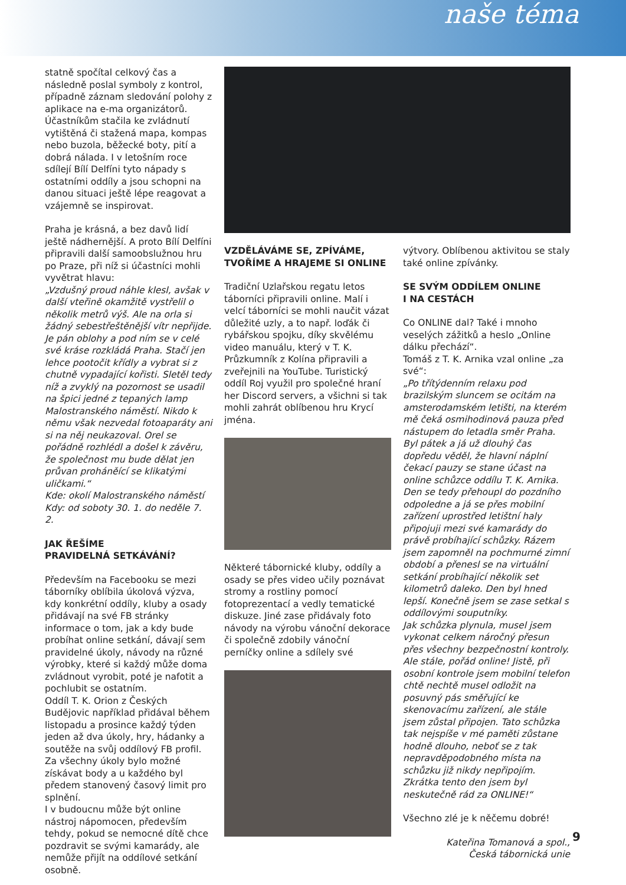naše téma
statně spočítal celkový čas a následně poslal symboly z kontrol, případně záznam sledování polohy z aplikace na e-ma organizátorů. Účastníkům stačila ke zvládnutí vytištěná či stažená mapa, kompas nebo buzola, běžecké boty, pití a dobrá nálada. I v letošním roce sdílejí Bílí Delfíni tyto nápady s ostatními oddíly a jsou schopni na danou situaci ještě lépe reagovat a vzájemně se inspirovat.
Praha je krásná, a bez davů lidí ještě nádhernější. A proto Bílí Delfíni připravili další samoobslužnou hru po Praze, při níž si účastníci mohli vyvětrat hlavu:
„Vzdušný proud náhle klesl, avšak v další vteřině okamžitě vystřelil o několik metrů výš. Ale na orla si žádný sebestřeštěnější vítr nepřijde. Je pán oblohy a pod ním se v celé své kráse rozkládá Praha. Stačí jen lehce pootočit křídly a vybrat si z chutně vypadající kořisti. Sletěl tedy níž a zvyklý na pozornost se usadil na špici jedné z tepaných lamp Malostranského náměstí. Nikdo k němu však nezvedal fotoaparáty ani si na něj neukazoval. Orel se pořádně rozhlédl a došel k závěru, že společnost mu bude dělat jen průvan proháněící se klikatými uličkami.“
Kde: okolí Malostranského náměstí
Kdy: od soboty 30. 1. do neděle 7. 2.
JAK ŘEŠÍME
PRAVIDELNÁ SETKÁVÁNÍ?
Především na Facebooku se mezi táborníky oblíbila úkolová výzva, kdy konkrétní oddíly, kluby a osady přidávají na své FB stránky informace o tom, jak a kdy bude probíhat online setkání, dávají sem pravidelné úkoly, návody na různé výrobky, které si každý může doma zvládnout vyrobit, poté je nafotit a pochlubit se ostatním.
Oddíl T. K. Orion z Českých Budějovic například přidával během listopadu a prosince každý týden jeden až dva úkoly, hry, hádanky a soutěže na svůj oddílový FB profil. Za všechny úkoly bylo možné získávat body a u každého byl předem stanovený časový limit pro splnění.
I v budoucnu může být online nástroj nápomocen, především tehdy, pokud se nemocné dítě chce pozdravit se svými kamarády, ale nemůže přijít na oddílové setkání osobně.
VZDĚLÁVÁME SE, ZPÍVÁME, TVOŘÍME A HRAJEME SI ONLINE
Tradiční Uzlařskou regatu letos táborníci připravili online. Malí i velcí táborníci se mohli naučit vázat důležité uzly, a to např. loďák či rybářskou spojku, díky skvělému video manuálu, který v T. K. Průzkumník z Kolína připravili a zveřejnili na YouTube. Turistický oddíl Roj využil pro společné hraní her Discord servers, a všichni si tak mohli zahrát oblíbenou hru Krycí jména.
Některé tábornické kluby, oddíly a osady se přes video učily poznávat stromy a rostliny pomocí fotoprezentací a vedly tematické diskuze. Jiné zase přidávaly foto návody na výrobu vánoční dekorace či společně zdobily vánoční perníčky online a sdílely své
výtvory. Oblíbenou aktivitou se staly také online zpívánky.
SE SVÝM ODDÍLEM ONLINE
I NA CESTÁCH
Co ONLINE dal? Také i mnoho veselých zážitků a heslo „Online dálku přechází“.
Tomáš z T. K. Arnika vzal online „za své“:
„Po třítýdenním relaxu pod brazilským sluncem se ocitám na amsterodamském letišti, na kterém mě čeká osmihodinová pauza před nástupem do letadla směr Praha. Byl pátek a já už dlouhý čas dopředu věděl, že hlavní náplní čekací pauzy se stane účast na online schůzce oddílu T. K. Arnika. Den se tedy přehoupl do pozdního odpoledne a já se přes mobilní zařízení uprostřed letištní haly připojuji mezi své kamarády do právě probíhající schůzky. Rázem jsem zapomněl na pochmurné zimní období a přenesl se na virtuální setkání probíhající několik set kilometrů daleko. Den byl hned lepší. Konečně jsem se zase setkal s oddílovými souputníky.
Jak schůzka plynula, musel jsem vykonat celkem náročný přesun přes všechny bezpečnostní kontroly. Ale stále, pořád online! Jistě, při osobní kontrole jsem mobilní telefon chtě nechtě musel odložit na posuvný pás směřující ke skenovacímu zařízení, ale stále jsem zůstal připojen. Tato schůzka tak nejspíše v mé paměti zůstane hodně dlouho, neboť se z tak nepravděpodobného místa na schůzku již nikdy nepřipojím. Zkrátka tento den jsem byl neskutečně rád za ONLINE!“
Všechno zlé je k něčemu dobré!
Kateřina Tomanová a spol.,
Česká tábornická unie
9